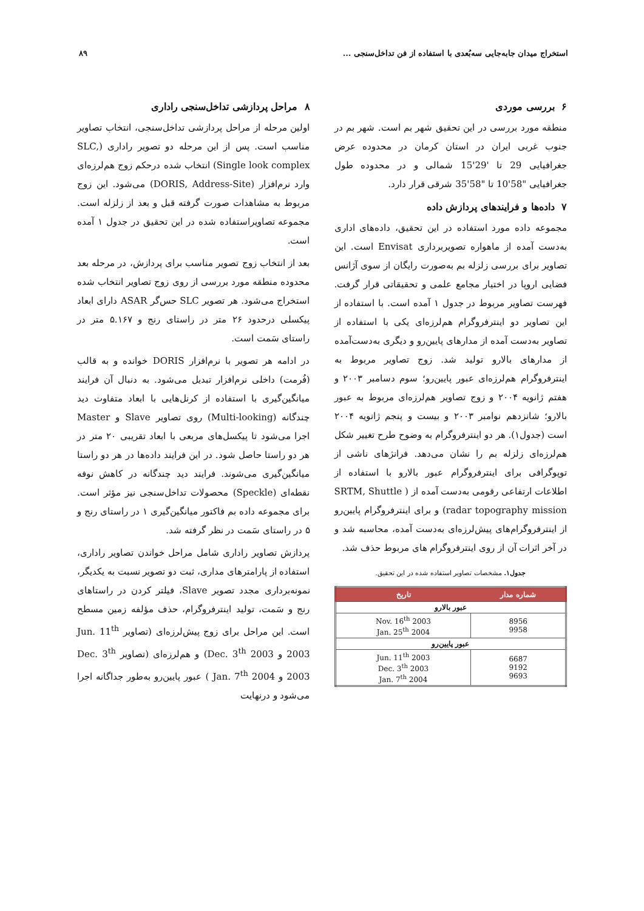استخراج میدان جابه‌جایی سه‌بُعدی با استفاده از فن تداخل‌سنجی ... ۸۹
۶ بررسی موردی
منطقه مورد بررسی در این تحقیق شهر بم است. شهر بم در جنوب غربی ایران در استان کرمان در محدوده عرض جغرافیایی 29 تا '29'15 شمالی و در محدوده طول جغرافیایی "58'10 تا "58'35 شرقی قرار دارد.
۷ داده‌ها و فرایندهای پردازش داده
مجموعه داده مورد استفاده در این تحقیق، داده‌های اداری به‌دست آمده از ماهواره تصویربرداری Envisat است. این تصاویر برای بررسی زلزله بم به‌صورت رایگان از سوی آژانس فضایی اروپا در اختیار مجامع علمی و تحقیقاتی قرار گرفت. فهرست تصاویر مربوط در جدول ۱ آمده است. با استفاده از این تصاویر دو اینترفروگرام هم‌لرزه‌ای یکی با استفاده از تصاویر به‌دست آمده از مدارهای پایین‌رو و دیگری به‌دست‌آمده از مدارهای بالارو تولید شد. زوج تصاویر مربوط به اینترفروگرام هم‌لرزه‌ای عبور پایین‌رو؛ سوم دسامبر ۲۰۰۳ و هفتم ژانویه ۲۰۰۴ و زوج تصاویر هم‌لرزه‌ای مربوط به عبور بالارو؛ شانزدهم نوامبر ۲۰۰۳ و بیست و پنجم ژانویه ۲۰۰۴ است (جدول۱). هر دو اینترفروگرام به وضوح طرح تغییر شکل هم‌لرزه‌ای زلزله بم را نشان می‌دهد. فرانژهای ناشی از توپوگرافی برای اینترفروگرام عبور بالارو با استفاده از اطلاعات ارتفاعی رقومی به‌دست آمده از ( SRTM, Shuttle radar topography mission) و برای اینترفروگرام پایین‌رو از اینترفروگرام‌های پیش‌لرزه‌ای به‌دست آمده، محاسبه شد و در آخر اثرات آن از روی اینترفروگرام های مربوط حذف شد.
جدول۱. مشخصات تصاویر استفاده شده در این تحقیق.
| شماره مدار | تاریخ |
| --- | --- |
| عبور بالارو | |
| 8956 9958 | Nov. 16<sup>th</sup> 2003 Jan. 25<sup>th</sup> 2004 |
| عبور پایین‌رو | |
| 6687 9192 9693 | Jun. 11<sup>th</sup> 2003 Dec. 3<sup>th</sup> 2003 Jan. 7<sup>th</sup> 2004 |
۸ مراحل پردازشی تداخل‌سنجی راداری
اولین مرحله از مراحل پردازشی تداخل‌سنجی، انتخاب تصاویر مناسب است. پس از این مرحله دو تصویر راداری (SLC, Single look complex) انتخاب شده درحکم زوج هم‌لرزه‌ای وارد نرم‌افزار (DORIS, Address-Site) می‌شود. این زوج مربوط به مشاهدات صورت گرفته قبل و بعد از زلزله است. مجموعه تصاویراستفاده شده در این تحقیق در جدول ۱ آمده است.
بعد از انتخاب زوج تصویر مناسب برای پردازش، در مرحله بعد محدوده منطقه مورد بررسی از روی زوج تصاویر انتخاب شده استخراج می‌شود. هر تصویر SLC حس‌گر ASAR دارای ابعاد پیکسلی درحدود ۲۶ متر در راستای رنج و ۵.۱۶۷ متر در راستای سَمت است.
در ادامه هر تصویر با نرم‌افزار DORIS خوانده و به قالب (فُرمت) داخلی نرم‌افزار تبدیل می‌شود. به دنبال آن فرایند میانگین‌گیری با استفاده از کرنل‌هایی با ابعاد متفاوت دید چندگانه (Multi-looking) روی تصاویر Slave و Master اجرا می‌شود تا پیکسل‌های مربعی با ابعاد تقریبی ۲۰ متر در هر دو راستا حاصل شود. در این فرایند داده‌ها در هر دو راستا میانگین‌گیری می‌شوند. فرایند دید چندگانه در کاهش نوفه نقطه‌ای (Speckle) محصولات تداخل‌سنجی نیز مؤثر است. برای مجموعه داده بم فاکتور میانگین‌گیری ۱ در راستای رنج و ۵ در راستای سَمت در نظر گرفته شد.
پردازش تصاویر راداری شامل مراحل خواندن تصاویر راداری، استفاده از پارامترهای مداری، ثبت دو تصویر نسبت به یکدیگر، نمونه‌برداری مجدد تصویر Slave، فیلتر کردن در راستاهای رنج و سَمت، تولید اینترفروگرام، حذف مؤلفه زمین مسطح است. این مراحل برای زوج پیش‌لرزه‌ای (تصاویر Jun. 11<sup>th</sup> 2003 و Dec. 3<sup>th</sup> 2003) و هم‌لرزه‌ای (تصاویر Dec. 3<sup>th</sup> 2003 و Jan. 7<sup>th</sup> 2004 ) عبور پایین‌رو به‌طور جداگانه اجرا می‌شود و درنهایت